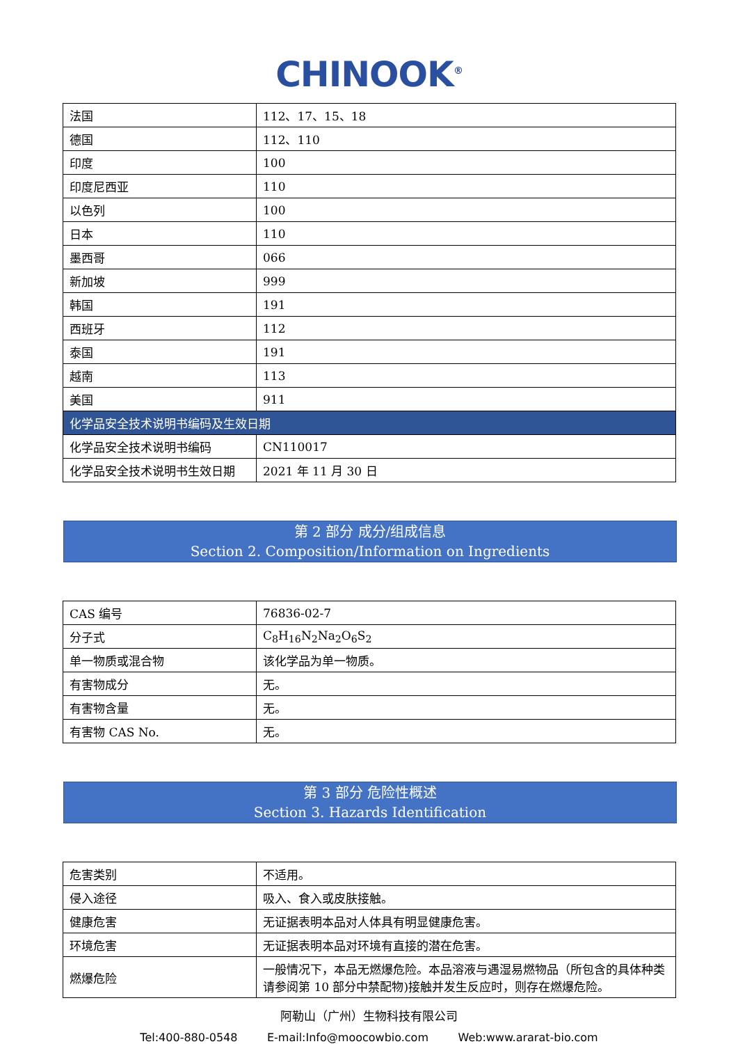CHINOOK<sup>®</sup>
| 法国 | 112、17、15、18 |
| 德国 | 112、110 |
| 印度 | 100 |
| 印度尼西亚 | 110 |
| 以色列 | 100 |
| 日本 | 110 |
| 墨西哥 | 066 |
| 新加坡 | 999 |
| 韩国 | 191 |
| 西班牙 | 112 |
| 泰国 | 191 |
| 越南 | 113 |
| 美国 | 911 |
| 化学品安全技术说明书编码及生效日期 | |
| 化学品安全技术说明书编码 | CN110017 |
| 化学品安全技术说明书生效日期 | 2021 年 11 月 30 日 |
第 2 部分 成分/组成信息
Section 2. Composition/Information on Ingredients
| CAS 编号 | 76836-02-7 |
| 分子式 | C<sub>8</sub>H<sub>16</sub>N<sub>2</sub>Na<sub>2</sub>O<sub>6</sub>S<sub>2</sub> |
| 单一物质或混合物 | 该化学品为单一物质。 |
| 有害物成分 | 无。 |
| 有害物含量 | 无。 |
| 有害物 CAS No. | 无。 |
第 3 部分 危险性概述
Section 3. Hazards Identification
| 危害类别 | 不适用。 |
| 侵入途径 | 吸入、食入或皮肤接触。 |
| 健康危害 | 无证据表明本品对人体具有明显健康危害。 |
| 环境危害 | 无证据表明本品对环境有直接的潜在危害。 |
| 燃爆危险 | 一般情况下，本品无燃爆危险。本品溶液与遇湿易燃物品（所包含的具体种类请参阅第 10 部分中禁配物)接触并发生反应时，则存在燃爆危险。 |
阿勒山（广州）生物科技有限公司
Tel:400-880-0548 E-mail:Info@moocowbio.com Web:www.ararat-bio.com